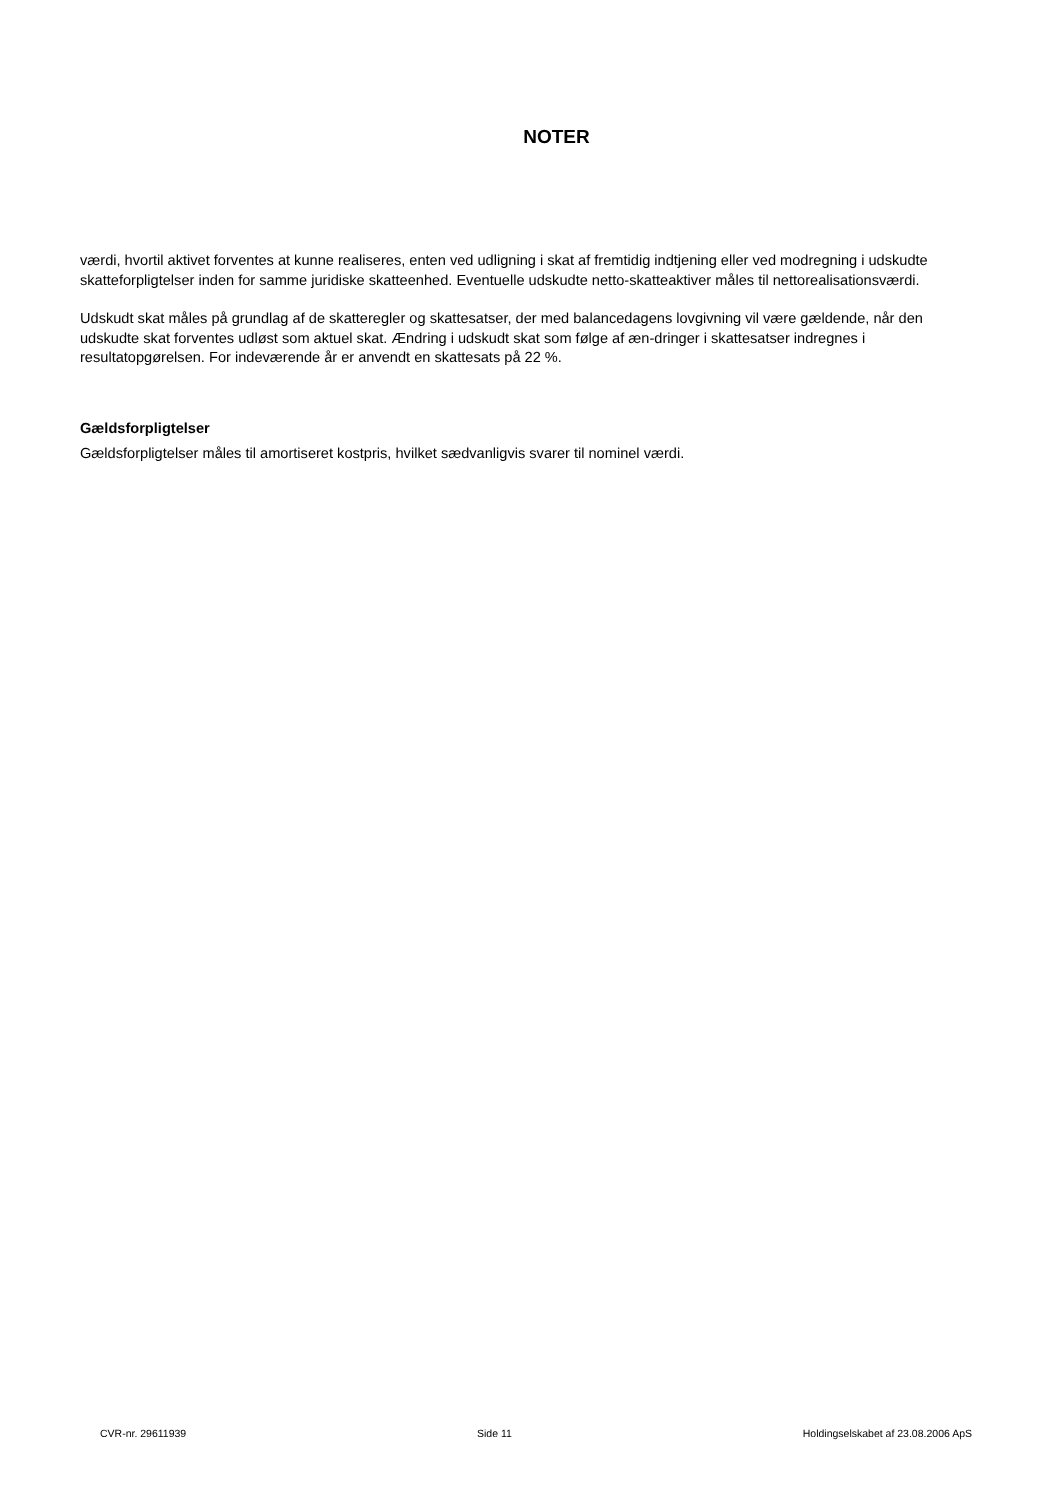NOTER
værdi, hvortil aktivet forventes at kunne realiseres, enten ved udligning i skat af fremtidig indtjening eller ved modregning i udskudte skatteforpligtelser inden for samme juridiske skatteenhed. Eventuelle udskudte netto-skatteaktiver måles til nettorealisationsværdi.
Udskudt skat måles på grundlag af de skatteregler og skattesatser, der med balancedagens lovgivning vil være gældende, når den udskudte skat forventes udløst som aktuel skat. Ændring i udskudt skat som følge af æn-dringer i skattesatser indregnes i resultatopgørelsen. For indeværende år er anvendt en skattesats på 22 %.
Gældsforpligtelser
Gældsforpligtelser måles til amortiseret kostpris, hvilket sædvanligvis svarer til nominel værdi.
CVR-nr. 29611939 Side 11 Holdingselskabet af 23.08.2006 ApS